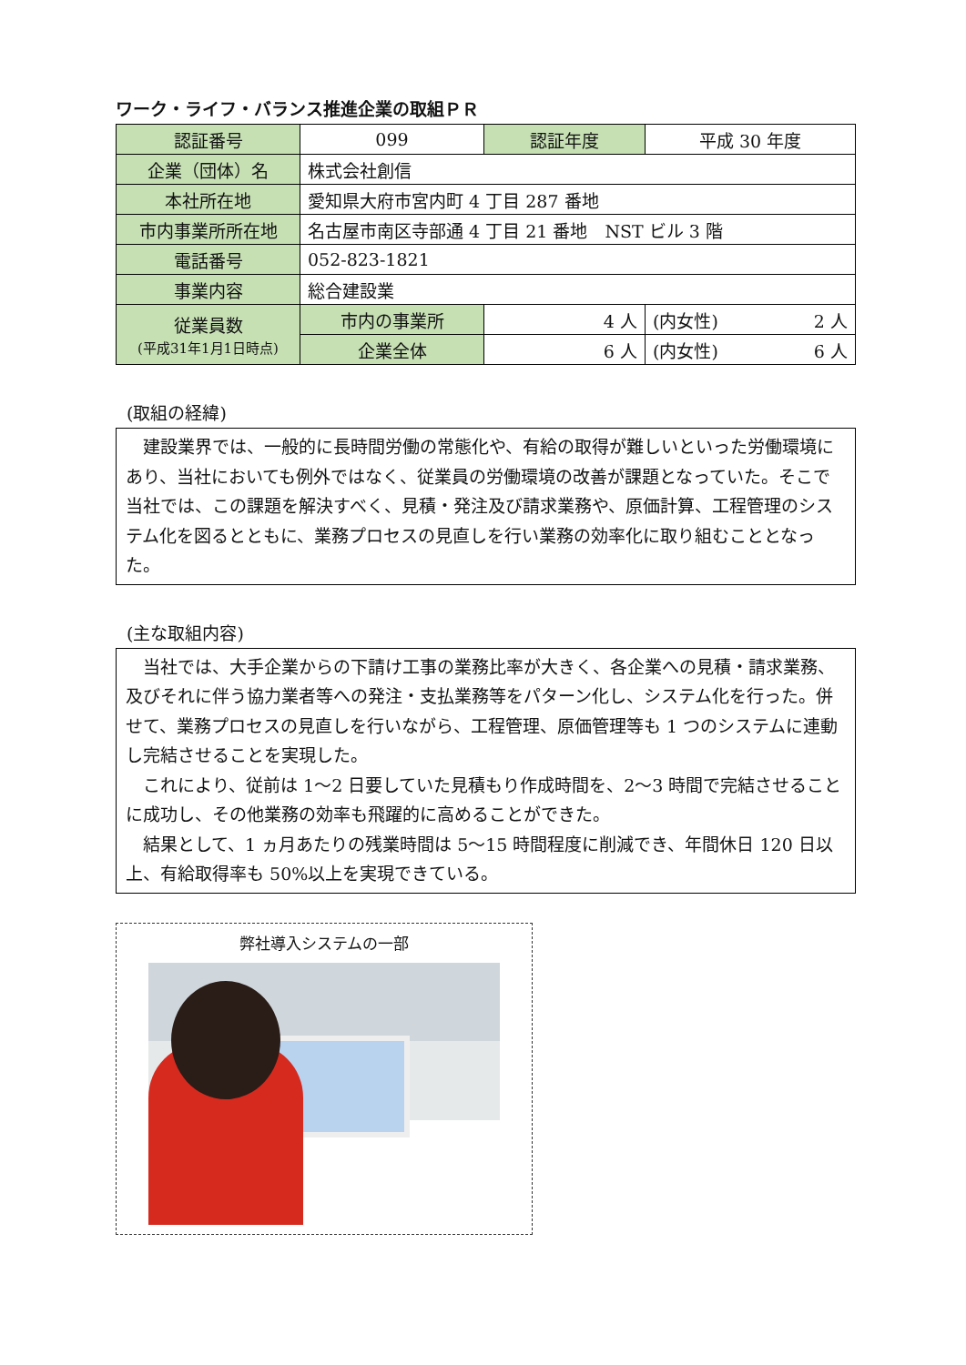ワーク・ライフ・バランス推進企業の取組ＰＲ
| 認証番号 | 099 | 認証年度 | 平成 30 年度 | |
| 企業（団体）名 | 株式会社創信 | | | |
| 本社所在地 | 愛知県大府市宮内町 4 丁目 287 番地 | | | |
| 市内事業所所在地 | 名古屋市南区寺部通 4 丁目 21 番地 NST ビル 3 階 | | | |
| 電話番号 | 052-823-1821 | | | |
| 事業内容 | 総合建設業 | | | |
| 従業員数 (平成31年1月1日時点) | 市内の事業所 | 4 人 | (内女性) | 2 人 |
| | 企業全体 | 6 人 | (内女性) | 6 人 |
(取組の経緯)
　建設業界では、一般的に長時間労働の常態化や、有給の取得が難しいといった労働環境にあり、当社においても例外ではなく、従業員の労働環境の改善が課題となっていた。そこで当社では、この課題を解決すべく、見積・発注及び請求業務や、原価計算、工程管理のシステム化を図るとともに、業務プロセスの見直しを行い業務の効率化に取り組むこととなった。
(主な取組内容)
　当社では、大手企業からの下請け工事の業務比率が大きく、各企業への見積・請求業務、及びそれに伴う協力業者等への発注・支払業務等をパターン化し、システム化を行った。併せて、業務プロセスの見直しを行いながら、工程管理、原価管理等も 1 つのシステムに連動し完結させることを実現した。
　これにより、従前は 1～2 日要していた見積もり作成時間を、2～3 時間で完結させることに成功し、その他業務の効率も飛躍的に高めることができた。
　結果として、1 ヵ月あたりの残業時間は 5～15 時間程度に削減でき、年間休日 120 日以上、有給取得率も 50%以上を実現できている。
弊社導入システムの一部